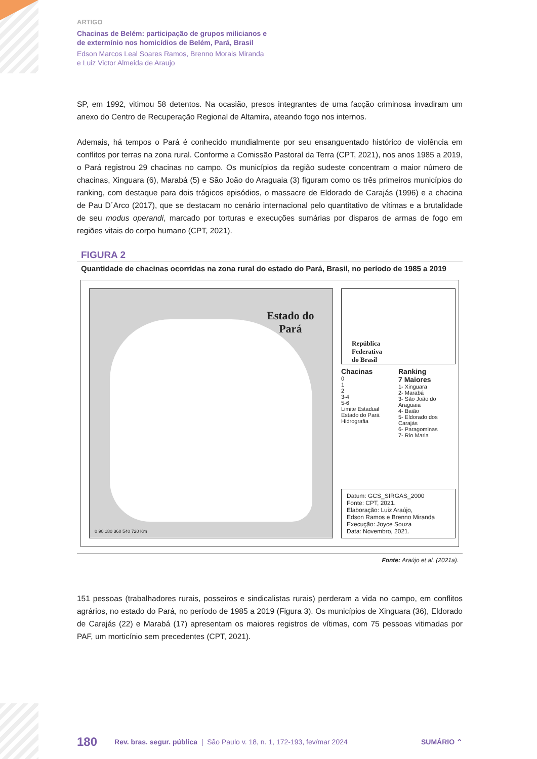ARTIGO
Chacinas de Belém: participação de grupos milicianos e
de extermínio nos homicídios de Belém, Pará, Brasil
Edson Marcos Leal Soares Ramos, Brenno Morais Miranda
e Luiz Victor Almeida de Araujo
SP, em 1992, vitimou 58 detentos. Na ocasião, presos integrantes de uma facção criminosa invadiram um anexo do Centro de Recuperação Regional de Altamira, ateando fogo nos internos.
Ademais, há tempos o Pará é conhecido mundialmente por seu ensanguentado histórico de violência em conflitos por terras na zona rural. Conforme a Comissão Pastoral da Terra (CPT, 2021), nos anos 1985 a 2019, o Pará registrou 29 chacinas no campo. Os municípios da região sudeste concentram o maior número de chacinas, Xinguara (6), Marabá (5) e São João do Araguaia (3) figuram como os três primeiros municípios do ranking, com destaque para dois trágicos episódios, o massacre de Eldorado de Carajás (1996) e a chacina de Pau D´Arco (2017), que se destacam no cenário internacional pelo quantitativo de vítimas e a brutalidade de seu modus operandi, marcado por torturas e execuções sumárias por disparos de armas de fogo em regiões vitais do corpo humano (CPT, 2021).
FIGURA 2
Quantidade de chacinas ocorridas na zona rural do estado do Pará, Brasil, no período de 1985 a 2019
Estado do
Pará
0 90 180 360 540 720 Km
República
Federativa
do Brasil
Chacinas
0
1
2
3-4
5-6
Limite Estadual
Estado do Pará
Hidrografia
Ranking
7 Maiores
1- Xinguara
2- Marabá
3- São João do Araguaia
4- Baião
5- Eldorado dos Carajás
6- Paragominas
7- Rio Maria
Datum: GCS_SIRGAS_2000
Fonte: CPT, 2021.
Elaboração: Luiz Araújo,
Edson Ramos e Brenno Miranda
Execução: Joyce Souza
Data: Novembro, 2021.
Fonte: Araújo et al. (2021a).
151 pessoas (trabalhadores rurais, posseiros e sindicalistas rurais) perderam a vida no campo, em conflitos agrários, no estado do Pará, no período de 1985 a 2019 (Figura 3). Os municípios de Xinguara (36), Eldorado de Carajás (22) e Marabá (17) apresentam os maiores registros de vítimas, com 75 pessoas vitimadas por PAF, um morticínio sem precedentes (CPT, 2021).
180 Rev. bras. segur. pública | São Paulo v. 18, n. 1, 172-193, fev/mar 2024 SUMÁRIO ⌃